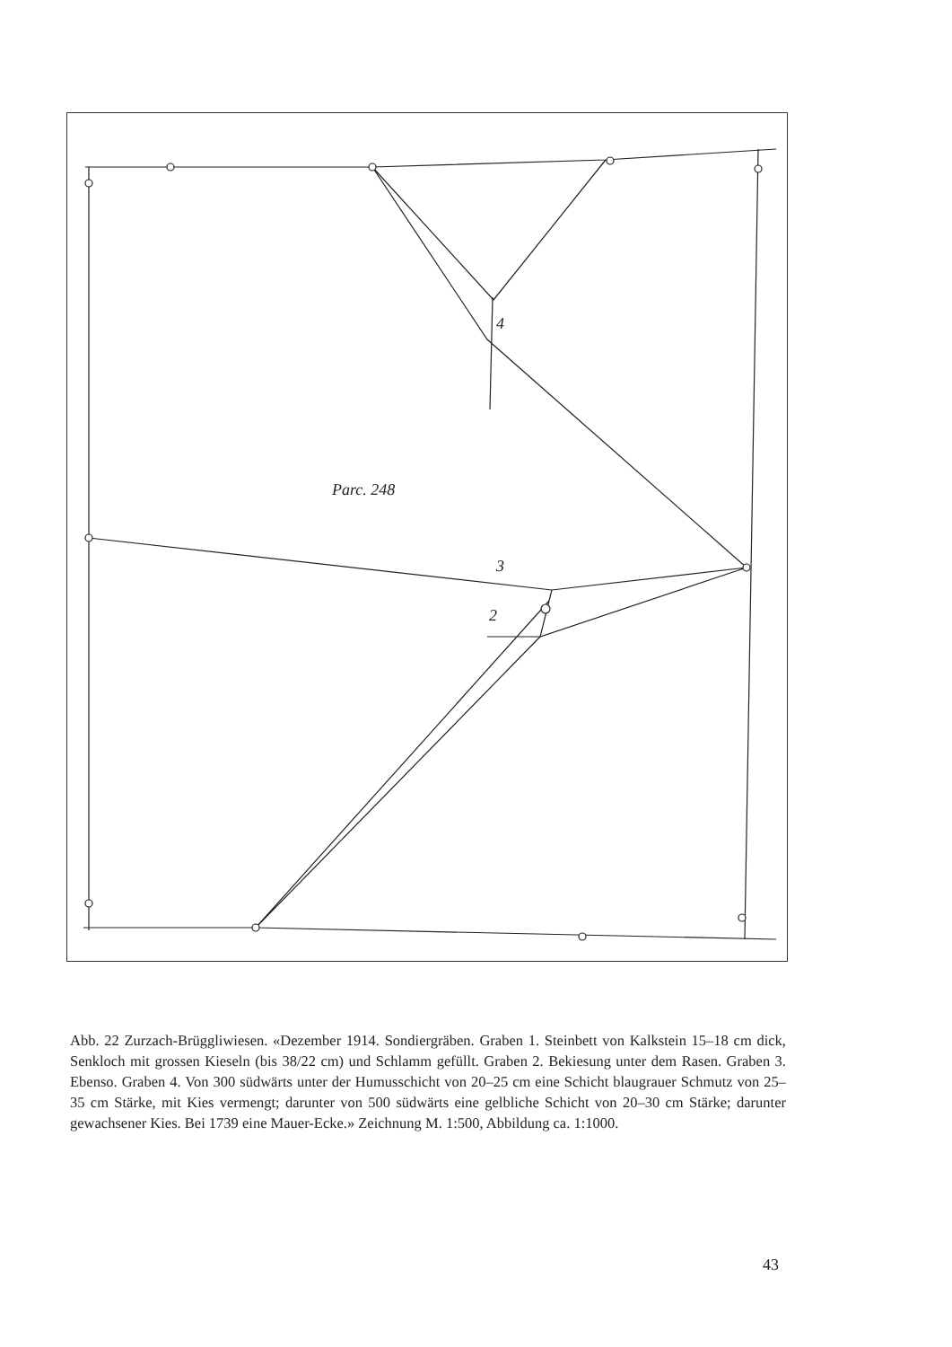Parc. 248
4
3
2
Abb. 22 Zurzach-Brüggliwiesen. «Dezember 1914. Sondiergräben. Graben 1. Steinbett von Kalkstein 15–18 cm dick, Senkloch mit grossen Kieseln (bis 38/22 cm) und Schlamm gefüllt. Graben 2. Bekiesung unter dem Rasen. Graben 3. Ebenso. Graben 4. Von 300 südwärts unter der Humusschicht von 20–25 cm eine Schicht blaugrauer Schmutz von 25–35 cm Stärke, mit Kies vermengt; darunter von 500 südwärts eine gelbliche Schicht von 20–30 cm Stärke; darunter gewachsener Kies. Bei 1739 eine Mauer-Ecke.» Zeichnung M. 1:500, Abbildung ca. 1:1000.
43